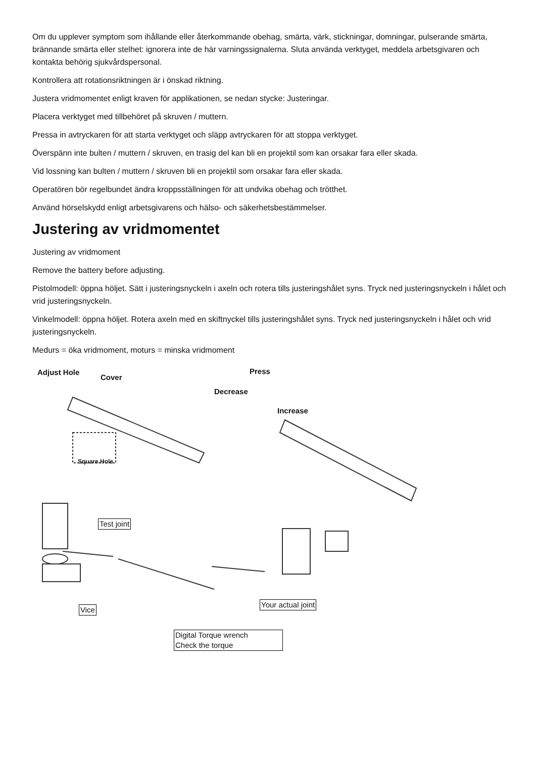Om du upplever symptom som ihållande eller återkommande obehag, smärta, värk, stickningar, domningar, pulserande smärta, brännande smärta eller stelhet: ignorera inte de här varningssignalerna. Sluta använda verktyget, meddela arbetsgivaren och kontakta behörig sjukvårdspersonal.
Kontrollera att rotationsriktningen är i önskad riktning.
Justera vridmomentet enligt kraven för applikationen, se nedan stycke: Justeringar.
Placera verktyget med tillbehöret på skruven / muttern.
Pressa in avtryckaren för att starta verktyget och släpp avtryckaren för att stoppa verktyget.
Överspänn inte bulten / muttern / skruven, en trasig del kan bli en projektil som kan orsakar fara eller skada.
Vid lossning kan bulten / muttern / skruven bli en projektil som orsakar fara eller skada.
Operatören bör regelbundet ändra kroppsställningen för att undvika obehag och trötthet.
Använd hörselskydd enligt arbetsgivarens och hälso- och säkerhetsbestämmelser.
Justering av vridmomentet
Justering av vridmoment
Remove the battery before adjusting.
Pistolmodell: öppna höljet. Sätt i justeringsnyckeln i axeln och rotera tills justeringshålet syns. Tryck ned justeringsnyckeln i hålet och vrid justeringsnyckeln.
Vinkelmodell: öppna höljet. Rotera axeln med en skiftnyckel tills justeringshålet syns. Tryck ned justeringsnyckeln i hålet och vrid justeringsnyckeln.
Medurs = öka vridmoment, moturs = minska vridmoment
Adjust Hole
Cover
Square Hole
Press
Decrease
Increase
Test joint
Vice
Your actual joint
Digital Torque wrench
Check the torque